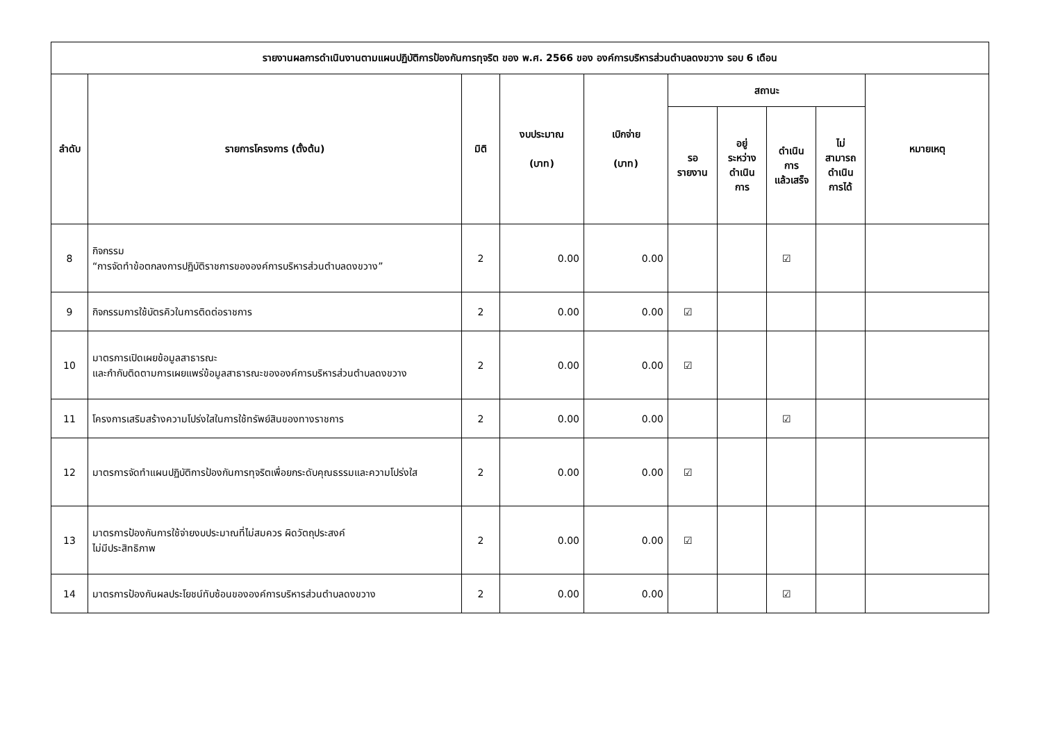| รายงานผลการดำเนินงานตามแผนปฏิบัติการป้องกันการทุจริต ของ พ.ศ. 2566 ของ องค์การบริหารส่วนตำบลดงขวาง รอบ 6 เดือน | | | | | | | | | |
| --- | --- | --- | --- | --- | --- | --- | --- | --- | --- |
| ลำดับ | รายการโครงการ (ตั้งต้น) | มิติ | งบประมาณ (บาท) | เบิกจ่าย (บาท) | สถานะ | | | | หมายเหตุ |
| | | | | | รอ รายงาน | อยู่ ระหว่าง ดำเนิน การ | ดำเนิน การ แล้วเสร็จ | ไม่ สามารถ ดำเนิน การได้ | |
| 8 | กิจกรรม “การจัดทำข้อตกลงการปฏิบัติราชการขององค์การบริหารส่วนตำบลดงขวาง” | 2 | 0.00 | 0.00 | | | ☑ | | |
| 9 | กิจกรรมการใช้บัตรคิวในการติดต่อราชการ | 2 | 0.00 | 0.00 | ☑ | | | | |
| 10 | มาตรการเปิดเผยข้อมูลสาธารณะ และกำกับติดตามการเผยแพร่ข้อมูลสาธารณะขององค์การบริหารส่วนตำบลดงขวาง | 2 | 0.00 | 0.00 | ☑ | | | | |
| 11 | โครงการเสริมสร้างความโปร่งใสในการใช้ทรัพย์สินของทางราชการ | 2 | 0.00 | 0.00 | | | ☑ | | |
| 12 | มาตรการจัดทำแผนปฏิบัติการป้องกันการทุจริตเพื่อยกระดับคุณธรรมและความโปร่งใส | 2 | 0.00 | 0.00 | ☑ | | | | |
| 13 | มาตรการป้องกันการใช้จ่ายงบประมาณที่ไม่สมควร ผิดวัตถุประสงค์ ไม่มีประสิทธิภาพ | 2 | 0.00 | 0.00 | ☑ | | | | |
| 14 | มาตรการป้องกันผลประโยชน์ทับซ้อนขององค์การบริหารส่วนตำบลดงขวาง | 2 | 0.00 | 0.00 | | | ☑ | | |